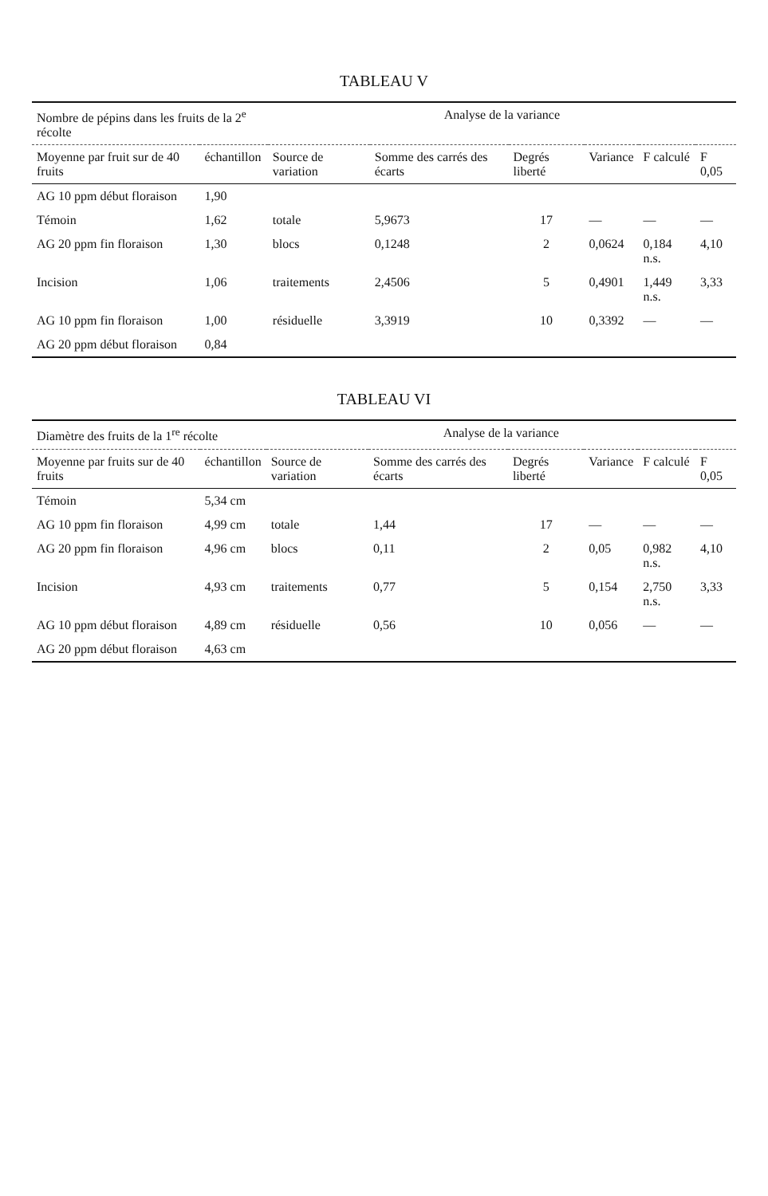TABLEAU V
| Nombre de pépins dans les fruits de la 2<sup>e</sup> récolte | | Analyse de la variance | | | | | |
| --- | --- | --- | --- | --- | --- | --- | --- |
| Moyenne par fruit sur de 40 fruits | échantillon | Source de variation | Somme des carrés des écarts | Degrés liberté | Variance | F calculé | F 0,05 |
| AG 10 ppm début floraison | 1,90 | | | | | | |
| Témoin | 1,62 | totale | 5,9673 | 17 | — | — | — |
| AG 20 ppm fin floraison | 1,30 | blocs | 0,1248 | 2 | 0,0624 | 0,184 n.s. | 4,10 |
| Incision | 1,06 | traitements | 2,4506 | 5 | 0,4901 | 1,449 n.s. | 3,33 |
| AG 10 ppm fin floraison | 1,00 | résiduelle | 3,3919 | 10 | 0,3392 | — | — |
| AG 20 ppm début floraison | 0,84 | | | | | | |
TABLEAU VI
| Diamètre des fruits de la 1<sup>re</sup> récolte | | Analyse de la variance | | | | | |
| --- | --- | --- | --- | --- | --- | --- | --- |
| Moyenne par fruits sur de 40 fruits | échantillon | Source de variation | Somme des carrés des écarts | Degrés liberté | Variance | F calculé | F 0,05 |
| Témoin | 5,34 cm | | | | | | |
| AG 10 ppm fin floraison | 4,99 cm | totale | 1,44 | 17 | — | — | — |
| AG 20 ppm fin floraison | 4,96 cm | blocs | 0,11 | 2 | 0,05 | 0,982 n.s. | 4,10 |
| Incision | 4,93 cm | traitements | 0,77 | 5 | 0,154 | 2,750 n.s. | 3,33 |
| AG 10 ppm début floraison | 4,89 cm | résiduelle | 0,56 | 10 | 0,056 | — | — |
| AG 20 ppm début floraison | 4,63 cm | | | | | | |